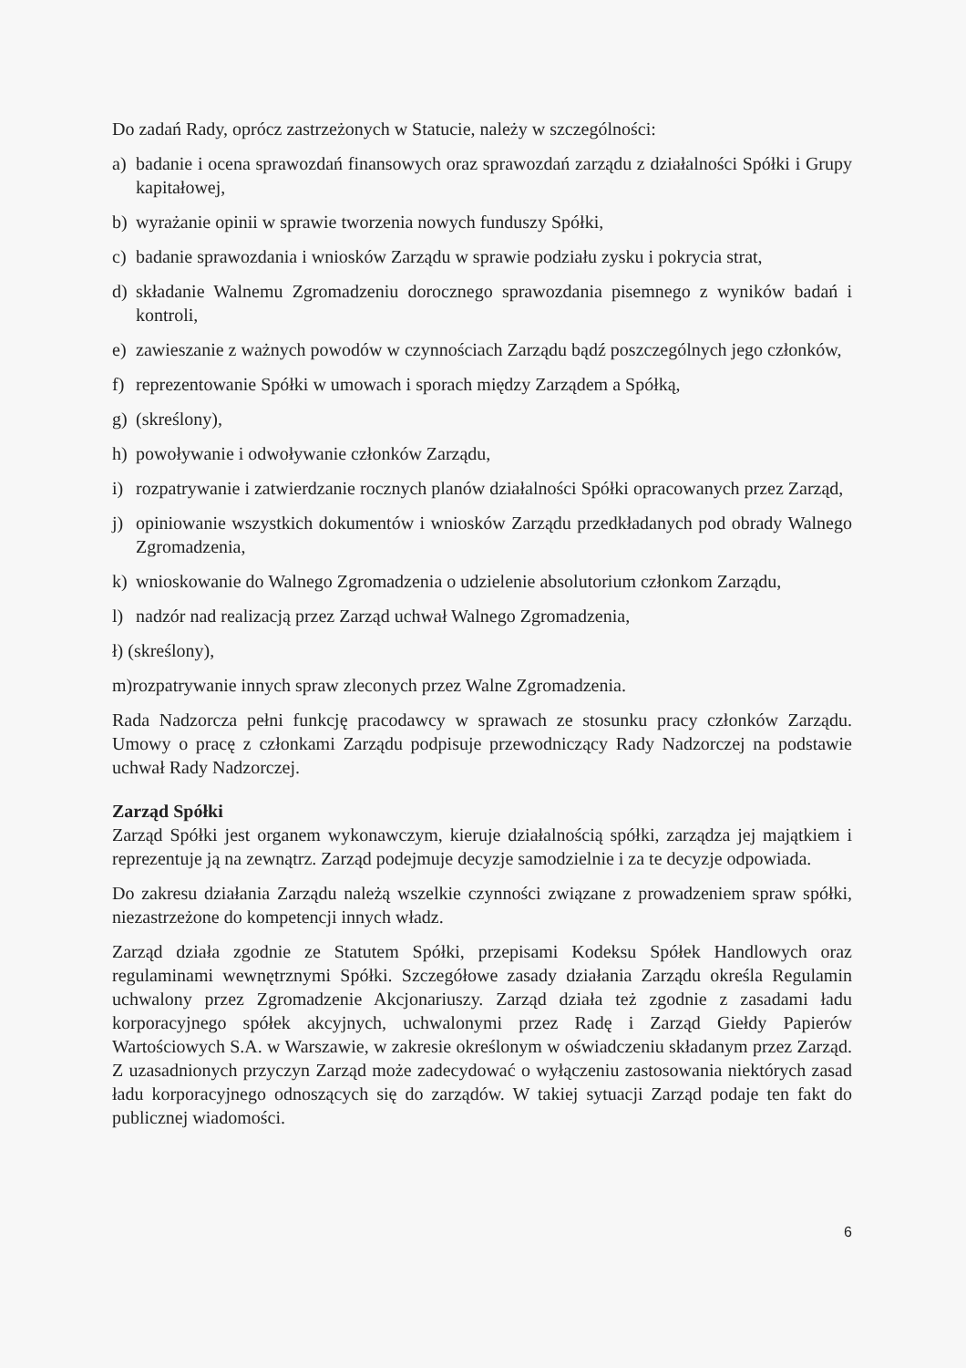Do zadań Rady, oprócz zastrzeżonych w Statucie, należy w szczególności:
a) badanie i ocena sprawozdań finansowych oraz sprawozdań zarządu z działalności Spółki i Grupy kapitałowej,
b) wyrażanie opinii w sprawie tworzenia nowych funduszy Spółki,
c) badanie sprawozdania i wniosków Zarządu w sprawie podziału zysku i pokrycia strat,
d) składanie Walnemu Zgromadzeniu dorocznego sprawozdania pisemnego z wyników badań i kontroli,
e) zawieszanie z ważnych powodów w czynnościach Zarządu bądź poszczególnych jego członków,
f) reprezentowanie Spółki w umowach i sporach między Zarządem a Spółką,
g) (skreślony),
h) powoływanie i odwoływanie członków Zarządu,
i) rozpatrywanie i zatwierdzanie rocznych planów działalności Spółki opracowanych przez Zarząd,
j) opiniowanie wszystkich dokumentów i wniosków Zarządu przedkładanych pod obrady Walnego Zgromadzenia,
k) wnioskowanie do Walnego Zgromadzenia o udzielenie absolutorium członkom Zarządu,
l) nadzór nad realizacją przez Zarząd uchwał Walnego Zgromadzenia,
ł) (skreślony),
m)rozpatrywanie innych spraw zleconych przez Walne Zgromadzenia.
Rada Nadzorcza pełni funkcję pracodawcy w sprawach ze stosunku pracy członków Zarządu. Umowy o pracę z członkami Zarządu podpisuje przewodniczący Rady Nadzorczej na podstawie uchwał Rady Nadzorczej.
Zarząd Spółki
Zarząd Spółki jest organem wykonawczym, kieruje działalnością spółki, zarządza jej majątkiem i reprezentuje ją na zewnątrz. Zarząd podejmuje decyzje samodzielnie i za te decyzje odpowiada.
Do zakresu działania Zarządu należą wszelkie czynności związane z prowadzeniem spraw spółki, niezastrzeżone do kompetencji innych władz.
Zarząd działa zgodnie ze Statutem Spółki, przepisami Kodeksu Spółek Handlowych oraz regulaminami wewnętrznymi Spółki. Szczegółowe zasady działania Zarządu określa Regulamin uchwalony przez Zgromadzenie Akcjonariuszy. Zarząd działa też zgodnie z zasadami ładu korporacyjnego spółek akcyjnych, uchwalonymi przez Radę i Zarząd Giełdy Papierów Wartościowych S.A. w Warszawie, w zakresie określonym w oświadczeniu składanym przez Zarząd. Z uzasadnionych przyczyn Zarząd może zadecydować o wyłączeniu zastosowania niektórych zasad ładu korporacyjnego odnoszących się do zarządów. W takiej sytuacji Zarząd podaje ten fakt do publicznej wiadomości.
6